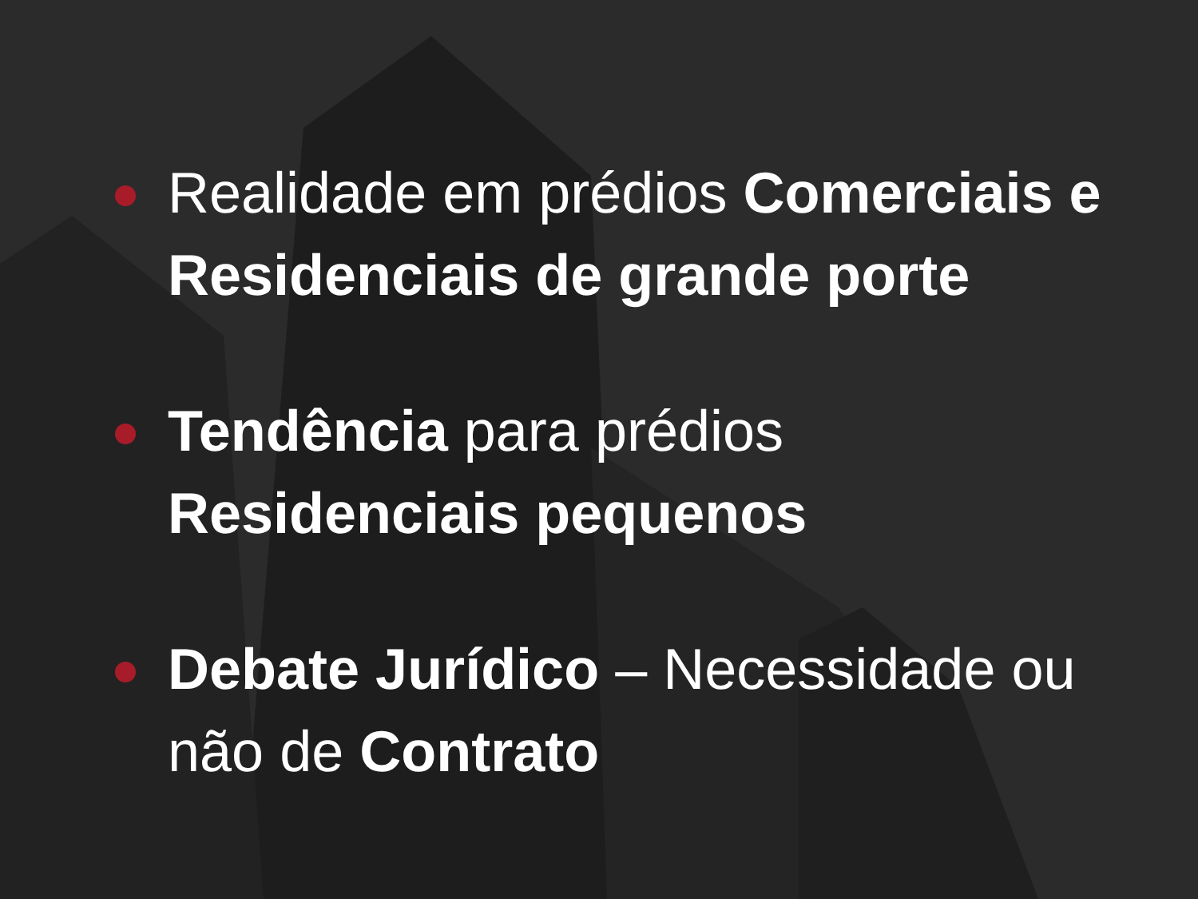Realidade em prédios Comerciais e Residenciais de grande porte
Tendência para prédios Residenciais pequenos
Debate Jurídico – Necessidade ou não de Contrato